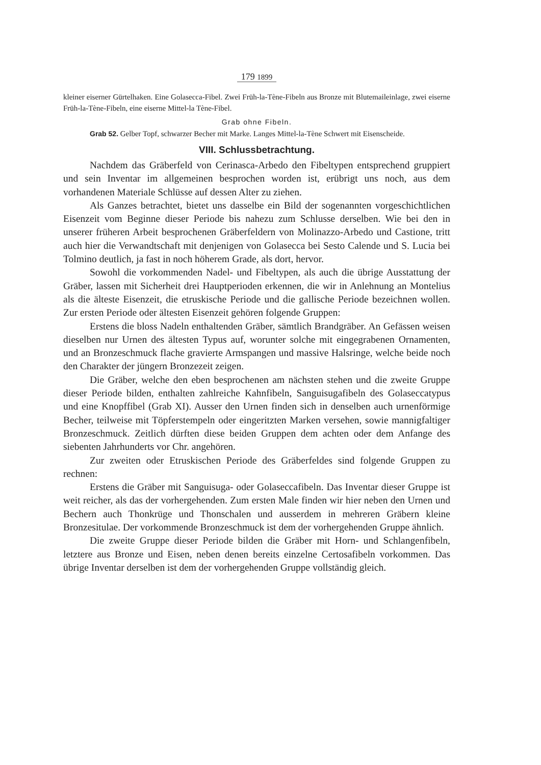179 1899
kleiner eiserner Gürtelhaken. Eine Golasecca-Fibel. Zwei Früh-la-Tène-Fibeln aus Bronze mit Blutemaileinlage, zwei eiserne Früh-la-Tène-Fibeln, eine eiserne Mittel-la Tène-Fibel.
Grab ohne Fibeln.
Grab 52. Gelber Topf, schwarzer Becher mit Marke. Langes Mittel-la-Tène Schwert mit Eisenscheide.
VIII. Schlussbetrachtung.
Nachdem das Gräberfeld von Cerinasca-Arbedo den Fibeltypen entsprechend gruppiert und sein Inventar im allgemeinen besprochen worden ist, erübrigt uns noch, aus dem vorhandenen Materiale Schlüsse auf dessen Alter zu ziehen.
Als Ganzes betrachtet, bietet uns dasselbe ein Bild der sogenannten vorgeschichtlichen Eisenzeit vom Beginne dieser Periode bis nahezu zum Schlusse derselben. Wie bei den in unserer früheren Arbeit besprochenen Gräberfeldern von Molinazzo-Arbedo und Castione, tritt auch hier die Verwandtschaft mit denjenigen von Golasecca bei Sesto Calende und S. Lucia bei Tolmino deutlich, ja fast in noch höherem Grade, als dort, hervor.
Sowohl die vorkommenden Nadel- und Fibeltypen, als auch die übrige Ausstattung der Gräber, lassen mit Sicherheit drei Hauptperioden erkennen, die wir in Anlehnung an Montelius als die älteste Eisenzeit, die etruskische Periode und die gallische Periode bezeichnen wollen. Zur ersten Periode oder ältesten Eisenzeit gehören folgende Gruppen:
Erstens die bloss Nadeln enthaltenden Gräber, sämtlich Brandgräber. An Gefässen weisen dieselben nur Urnen des ältesten Typus auf, worunter solche mit eingegrabenen Ornamenten, und an Bronzeschmuck flache gravierte Armspangen und massive Halsringe, welche beide noch den Charakter der jüngern Bronzezeit zeigen.
Die Gräber, welche den eben besprochenen am nächsten stehen und die zweite Gruppe dieser Periode bilden, enthalten zahlreiche Kahnfibeln, Sanguisugafibeln des Golaseccatypus und eine Knopffibel (Grab XI). Ausser den Urnen finden sich in denselben auch urnenförmige Becher, teilweise mit Töpferstempeln oder eingeritzten Marken versehen, sowie mannigfaltiger Bronzeschmuck. Zeitlich dürften diese beiden Gruppen dem achten oder dem Anfange des siebenten Jahrhunderts vor Chr. angehören.
Zur zweiten oder Etruskischen Periode des Gräberfeldes sind folgende Gruppen zu rechnen:
Erstens die Gräber mit Sanguisuga- oder Golaseccafibeln. Das Inventar dieser Gruppe ist weit reicher, als das der vorhergehenden. Zum ersten Male finden wir hier neben den Urnen und Bechern auch Thonkrüge und Thonschalen und ausserdem in mehreren Gräbern kleine Bronzesitulae. Der vorkommende Bronzeschmuck ist dem der vorhergehenden Gruppe ähnlich.
Die zweite Gruppe dieser Periode bilden die Gräber mit Horn- und Schlangenfibeln, letztere aus Bronze und Eisen, neben denen bereits einzelne Certosafibeln vorkommen. Das übrige Inventar derselben ist dem der vorhergehenden Gruppe vollständig gleich.